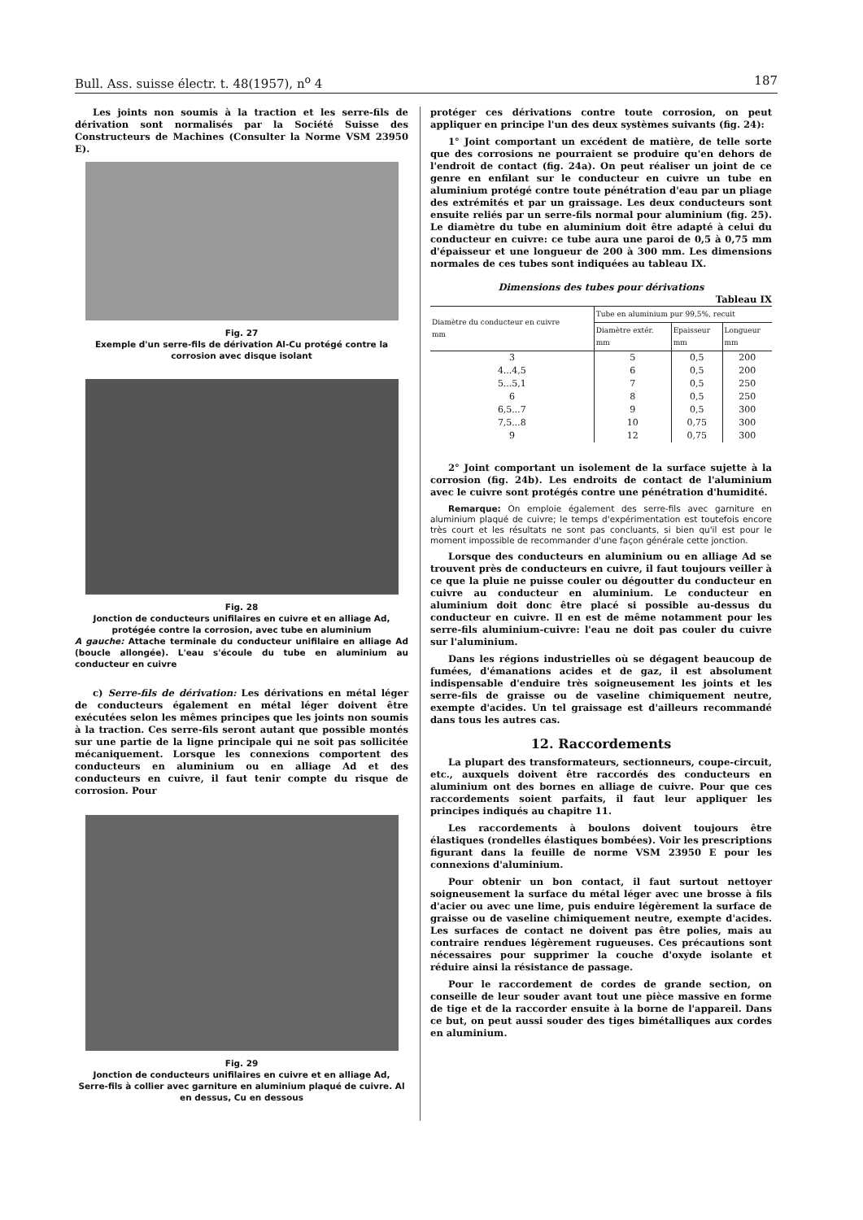Bull. Ass. suisse électr. t. 48(1957), n<sup>o</sup> 4 187
Les joints non soumis à la traction et les serre-fils de dérivation sont normalisés par la Société Suisse des Constructeurs de Machines (Consulter la Norme VSM 23950 E).
Fig. 27
Exemple d'un serre-fils de dérivation Al-Cu protégé contre la corrosion avec disque isolant
Fig. 28
Jonction de conducteurs unifilaires en cuivre et en alliage Ad, protégée contre la corrosion, avec tube en aluminium
A gauche: Attache terminale du conducteur unifilaire en alliage Ad (boucle allongée). L'eau s'écoule du tube en aluminium au conducteur en cuivre
c) Serre-fils de dérivation: Les dérivations en métal léger de conducteurs également en métal léger doivent être exécutées selon les mêmes principes que les joints non soumis à la traction. Ces serre-fils seront autant que possible montés sur une partie de la ligne principale qui ne soit pas sollicitée mécaniquement. Lorsque les connexions comportent des conducteurs en aluminium ou en alliage Ad et des conducteurs en cuivre, il faut tenir compte du risque de corrosion. Pour
Fig. 29
Jonction de conducteurs unifilaires en cuivre et en alliage Ad,
Serre-fils à collier avec garniture en aluminium plaqué de cuivre. Al en dessus, Cu en dessous
protéger ces dérivations contre toute corrosion, on peut appliquer en principe l'un des deux systèmes suivants (fig. 24):
1° Joint comportant un excédent de matière, de telle sorte que des corrosions ne pourraient se produire qu'en dehors de l'endroit de contact (fig. 24a). On peut réaliser un joint de ce genre en enfilant sur le conducteur en cuivre un tube en aluminium protégé contre toute pénétration d'eau par un pliage des extrémités et par un graissage. Les deux conducteurs sont ensuite reliés par un serre-fils normal pour aluminium (fig. 25). Le diamètre du tube en aluminium doit être adapté à celui du conducteur en cuivre: ce tube aura une paroi de 0,5 à 0,75 mm d'épaisseur et une longueur de 200 à 300 mm. Les dimensions normales de ces tubes sont indiquées au tableau IX.
Dimensions des tubes pour dérivations
Tableau IX
| Diamètre du conducteur en cuivre mm | Tube en aluminium pur 99,5%, recuit | | |
| --- | --- | --- | --- |
| | Diamètre extér. mm | Epaisseur mm | Longueur mm |
| 3 | 5 | 0,5 | 200 |
| 4...4,5 | 6 | 0,5 | 200 |
| 5...5,1 | 7 | 0,5 | 250 |
| 6 | 8 | 0,5 | 250 |
| 6,5...7 | 9 | 0,5 | 300 |
| 7,5...8 | 10 | 0,75 | 300 |
| 9 | 12 | 0,75 | 300 |
2° Joint comportant un isolement de la surface sujette à la corrosion (fig. 24b). Les endroits de contact de l'aluminium avec le cuivre sont protégés contre une pénétration d'humidité.
Remarque: On emploie également des serre-fils avec garniture en aluminium plaqué de cuivre; le temps d'expérimentation est toutefois encore très court et les résultats ne sont pas concluants, si bien qu'il est pour le moment impossible de recommander d'une façon générale cette jonction.
Lorsque des conducteurs en aluminium ou en alliage Ad se trouvent près de conducteurs en cuivre, il faut toujours veiller à ce que la pluie ne puisse couler ou dégoutter du conducteur en cuivre au conducteur en aluminium. Le conducteur en aluminium doit donc être placé si possible au-dessus du conducteur en cuivre. Il en est de même notamment pour les serre-fils aluminium-cuivre: l'eau ne doit pas couler du cuivre sur l'aluminium.
Dans les régions industrielles où se dégagent beaucoup de fumées, d'émanations acides et de gaz, il est absolument indispensable d'enduire très soigneusement les joints et les serre-fils de graisse ou de vaseline chimiquement neutre, exempte d'acides. Un tel graissage est d'ailleurs recommandé dans tous les autres cas.
12. Raccordements
La plupart des transformateurs, sectionneurs, coupe-circuit, etc., auxquels doivent être raccordés des conducteurs en aluminium ont des bornes en alliage de cuivre. Pour que ces raccordements soient parfaits, il faut leur appliquer les principes indiqués au chapitre 11.
Les raccordements à boulons doivent toujours être élastiques (rondelles élastiques bombées). Voir les prescriptions figurant dans la feuille de norme VSM 23950 E pour les connexions d'aluminium.
Pour obtenir un bon contact, il faut surtout nettoyer soigneusement la surface du métal léger avec une brosse à fils d'acier ou avec une lime, puis enduire légèrement la surface de graisse ou de vaseline chimiquement neutre, exempte d'acides. Les surfaces de contact ne doivent pas être polies, mais au contraire rendues légèrement rugueuses. Ces précautions sont nécessaires pour supprimer la couche d'oxyde isolante et réduire ainsi la résistance de passage.
Pour le raccordement de cordes de grande section, on conseille de leur souder avant tout une pièce massive en forme de tige et de la raccorder ensuite à la borne de l'appareil. Dans ce but, on peut aussi souder des tiges bimétalliques aux cordes en aluminium.